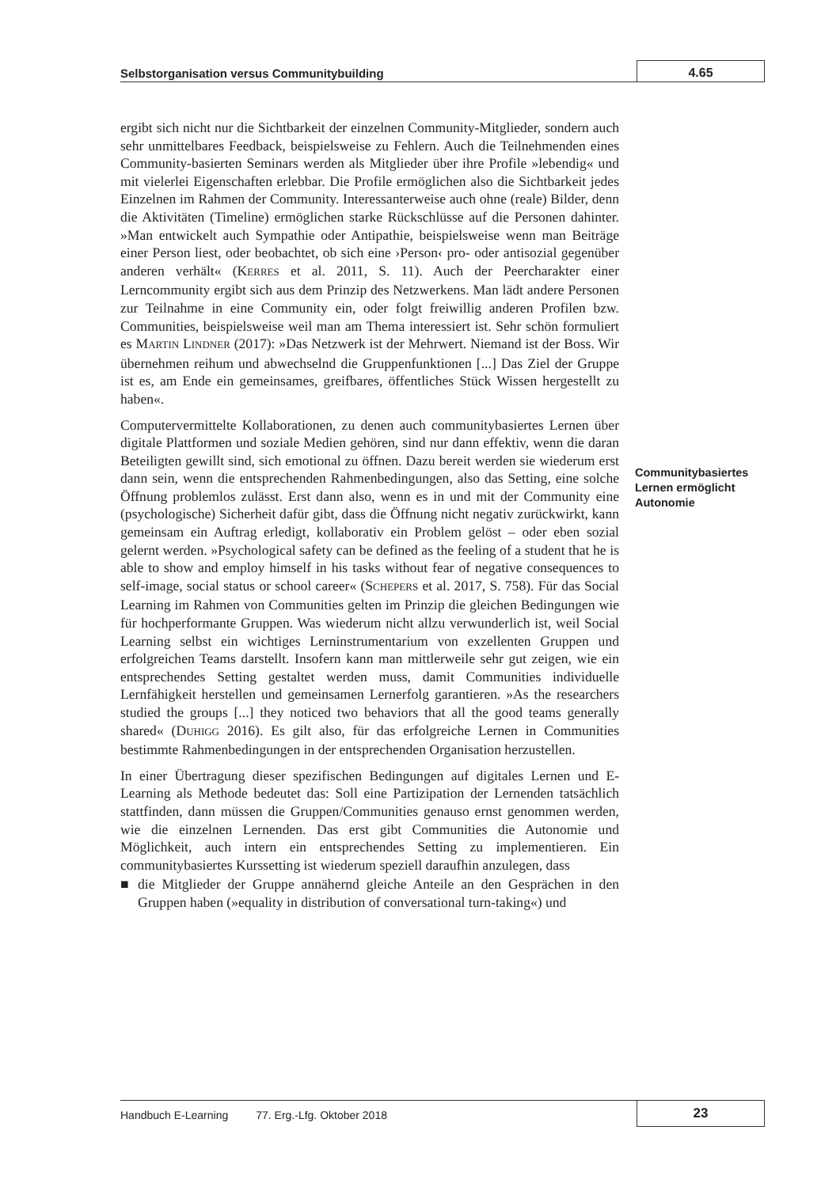Selbstorganisation versus Communitybuilding
4.65
ergibt sich nicht nur die Sichtbarkeit der einzelnen Community-Mitglieder, sondern auch sehr unmittelbares Feedback, beispielsweise zu Fehlern. Auch die Teilnehmenden eines Community-basierten Seminars werden als Mitglieder über ihre Profile »lebendig« und mit vielerlei Eigenschaften erlebbar. Die Profile ermöglichen also die Sichtbarkeit jedes Einzelnen im Rahmen der Community. Interessanterweise auch ohne (reale) Bilder, denn die Aktivitäten (Timeline) ermöglichen starke Rückschlüsse auf die Personen dahinter. »Man entwickelt auch Sympathie oder Antipathie, beispielsweise wenn man Beiträge einer Person liest, oder beobachtet, ob sich eine ›Person‹ pro- oder antisozial gegenüber anderen verhält« (KERRES et al. 2011, S. 11). Auch der Peercharakter einer Lerncommunity ergibt sich aus dem Prinzip des Netzwerkens. Man lädt andere Personen zur Teilnahme in eine Community ein, oder folgt freiwillig anderen Profilen bzw. Communities, beispielsweise weil man am Thema interessiert ist. Sehr schön formuliert es MARTIN LINDNER (2017): »Das Netzwerk ist der Mehrwert. Niemand ist der Boss. Wir übernehmen reihum und abwechselnd die Gruppenfunktionen [...] Das Ziel der Gruppe ist es, am Ende ein gemeinsames, greifbares, öffentliches Stück Wissen hergestellt zu haben«.
Computervermittelte Kollaborationen, zu denen auch communitybasiertes Lernen über digitale Plattformen und soziale Medien gehören, sind nur dann effektiv, wenn die daran Beteiligten gewillt sind, sich emotional zu öffnen. Dazu bereit werden sie wiederum erst dann sein, wenn die entsprechenden Rahmenbedingungen, also das Setting, eine solche Öffnung problemlos zulässt. Erst dann also, wenn es in und mit der Community eine (psychologische) Sicherheit dafür gibt, dass die Öffnung nicht negativ zurückwirkt, kann gemeinsam ein Auftrag erledigt, kollaborativ ein Problem gelöst – oder eben sozial gelernt werden. »Psychological safety can be defined as the feeling of a student that he is able to show and employ himself in his tasks without fear of negative consequences to self-image, social status or school career« (SCHEPERS et al. 2017, S. 758). Für das Social Learning im Rahmen von Communities gelten im Prinzip die gleichen Bedingungen wie für hochperformante Gruppen. Was wiederum nicht allzu verwunderlich ist, weil Social Learning selbst ein wichtiges Lerninstrumentarium von exzellenten Gruppen und erfolgreichen Teams darstellt. Insofern kann man mittlerweile sehr gut zeigen, wie ein entsprechendes Setting gestaltet werden muss, damit Communities individuelle Lernfähigkeit herstellen und gemeinsamen Lernerfolg garantieren. »As the researchers studied the groups [...] they noticed two behaviors that all the good teams generally shared« (DUHIGG 2016). Es gilt also, für das erfolgreiche Lernen in Communities bestimmte Rahmenbedingungen in der entsprechenden Organisation herzustellen.
In einer Übertragung dieser spezifischen Bedingungen auf digitales Lernen und E-Learning als Methode bedeutet das: Soll eine Partizipation der Lernenden tatsächlich stattfinden, dann müssen die Gruppen/Communities genauso ernst genommen werden, wie die einzelnen Lernenden. Das erst gibt Communities die Autonomie und Möglichkeit, auch intern ein entsprechendes Setting zu implementieren. Ein communitybasiertes Kurssetting ist wiederum speziell daraufhin anzulegen, dass
■ die Mitglieder der Gruppe annähernd gleiche Anteile an den Gesprächen in den Gruppen haben (»equality in distribution of conversational turn-taking«) und
Communitybasiertes Lernen ermöglicht Autonomie
Handbuch E-Learning 77. Erg.-Lfg. Oktober 2018
23